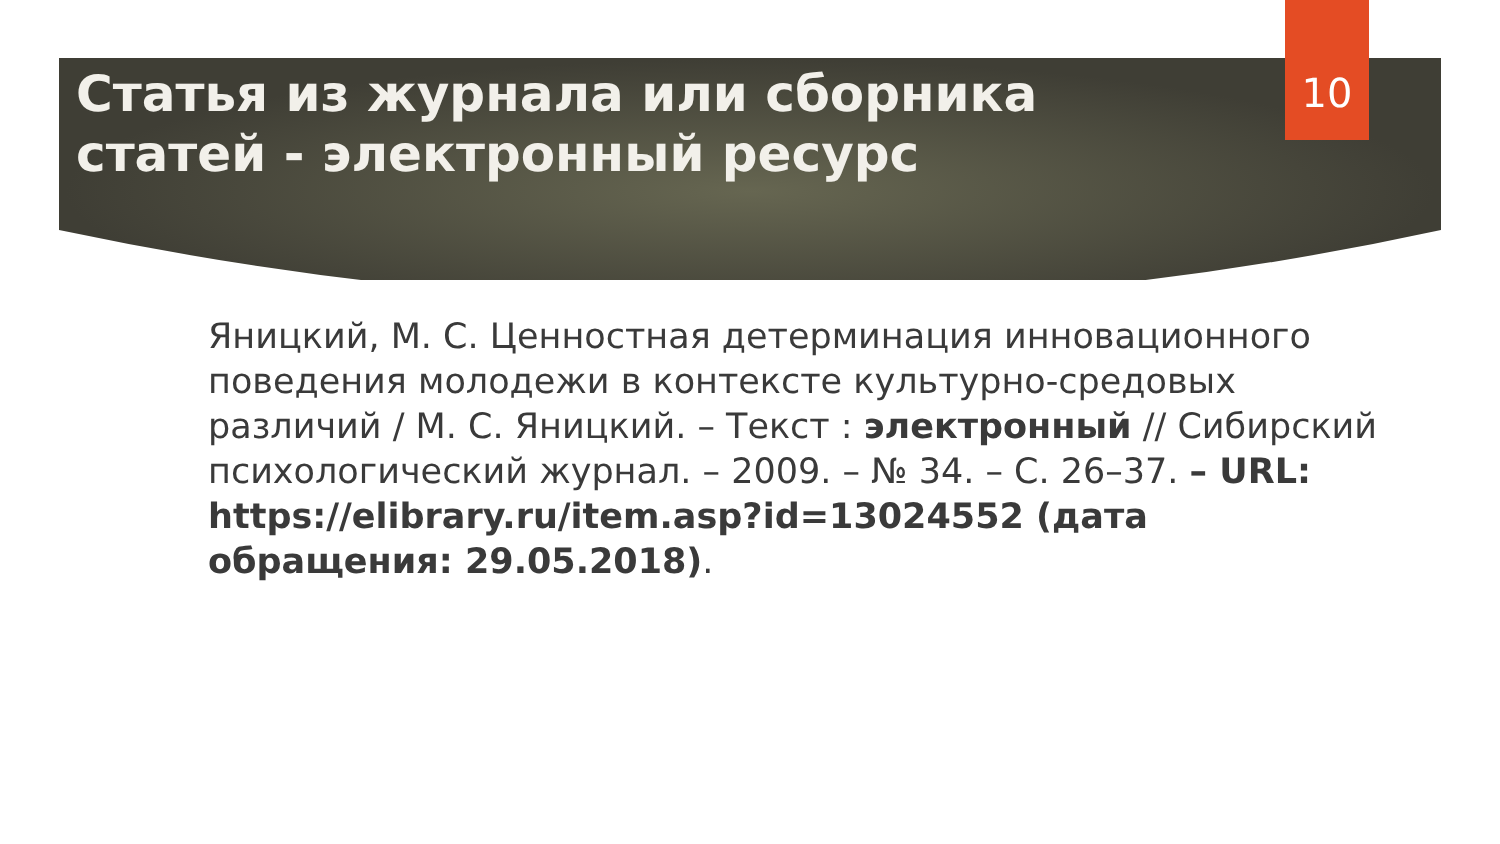Статья из журнала или сборника статей - электронный ресурс
10
Яницкий, М. С. Ценностная детерминация инновационного поведения молодежи в контексте культурно-средовых различий / М. С. Яницкий. – Текст : электронный // Сибирский психологический журнал. – 2009. – № 34. – С. 26–37. – URL: https://elibrary.ru/item.asp?id=13024552 (дата обращения: 29.05.2018).